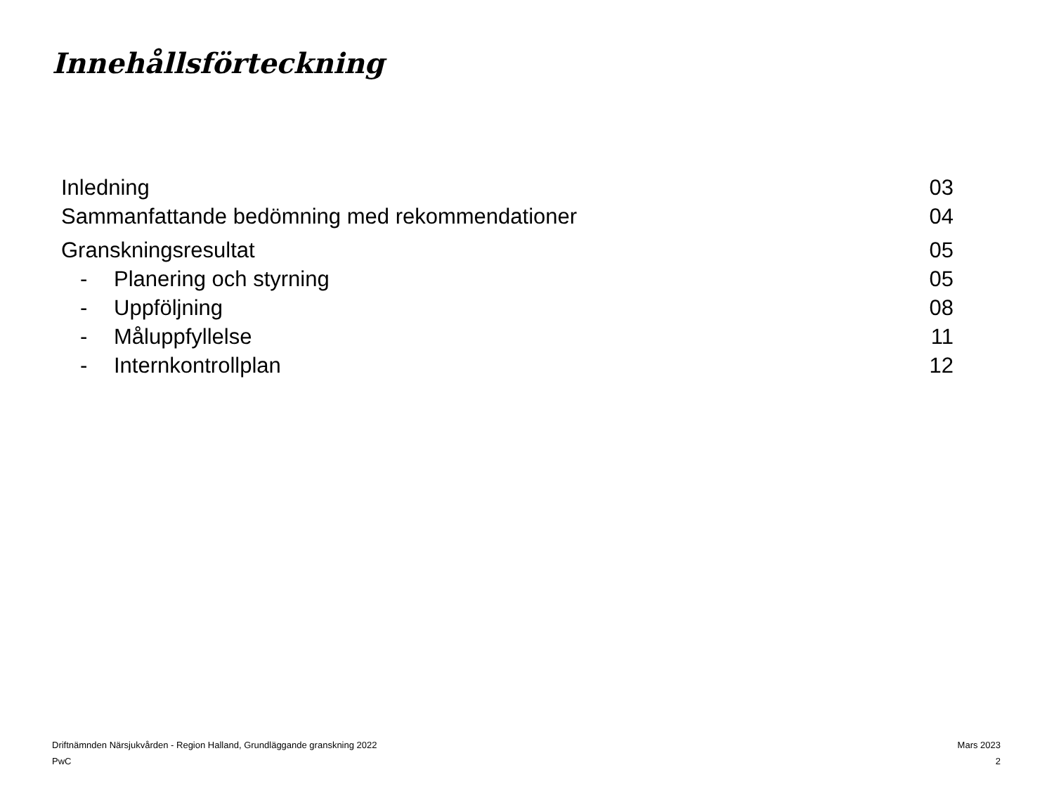Innehållsförteckning
Inledning 03
Sammanfattande bedömning med rekommendationer 04
Granskningsresultat 05
- Planering och styrning 05
- Uppföljning 08
- Måluppfyllelse 11
- Internkontrollplan 12
Driftnämnden Närsjukvården - Region Halland, Grundläggande granskning 2022 Mars 2023
PwC 2